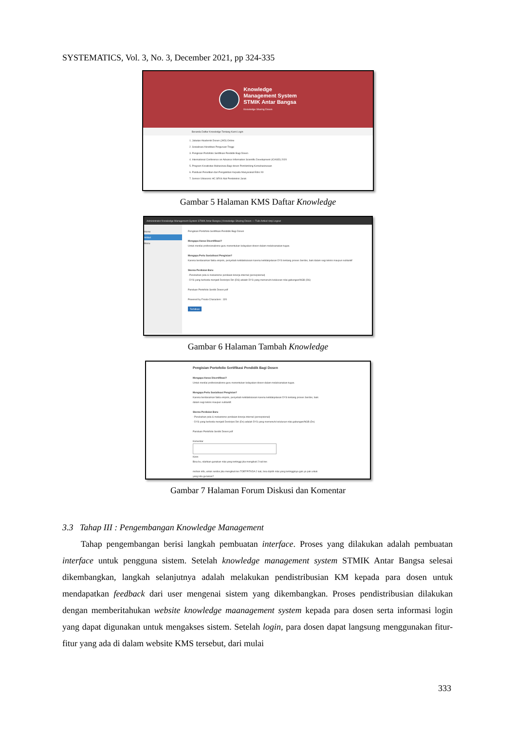SYSTEMATICS, Vol. 3, No. 3, December 2021, pp 324-335
Knowledge
Management System
STMIK Antar Bangsa
Knowledge Sharing Dosen
Beranda Daftar Knowledge Tentang Kami Login
1. Jabatan Akademik Dosen (JAD) Online
2. Sosialisasi Akreditasi Perguruan Tinggi
3. Pengisian Portofolio Sertifikasi Pendidik Bagi Dosen
4. International Conference on Advance Information Scientific Development (ICAISD) 2020
5. Program Kreativitas Mahasiswa Bagi dosen Pembimbing Kemahasiswaan
6. Panduan Penelitian dan Pengabdian Kepada Masyarakat Edisi XII
7. Sensor Ultrasonic HC SR04 Alat Pendeteksi Jarak
Gambar 5 Halaman KMS Daftar Knowledge
Administrator Knowledge Management System STMIK Antar Bangsa | Knowledge Sharing Dosen — Tulis Artikel rizqi Logout
Home
Artikel
Menu
Pengisian Portofolio Sertifikasi Pendidik Bagi Dosen
Mengapa Harus Disertifikasi?
Untuk menilai profesionalisme guru menentukan kelayakan dosen dalam melaksanakan tugas.
Mengapa Perlu Sosialisasi Pengisian?
Karena berdasarkan fakta empiris, penyebab ketidaklulusan karena ketidakjelasan DYS tentang proses Serdos, baik dalam segi teknis maupun subtantif
Skema Penilaian Baru
- Perubahan pola & mekanisme penilaian kinerja internal (persepsional)
- DYS yang berbeda menjadi Deskripsi Diri (DS) adalah DYS yang memenuhi kelulusan nilai gabungan/NGB (DS)
Panduan Portofolio Serdik Dosen.pdf
Powered by Froala Characters : 320
Terbitkan
Gambar 6 Halaman Tambah Knowledge
Pengisian Portofolio Sertifikasi Pendidik Bagi Dosen
Mengapa Harus Disertifikasi?
Untuk menilai profesionalisme guru menentukan kelayakan dosen dalam melaksanakan tugas.
Mengapa Perlu Sosialisasi Pengisian?
Karena berdasarkan fakta empiris, penyebab ketidaklulusan karena ketidakjelasan DYS tentang proses Serdos, baik dalam segi teknis maupun subtantif.
Skema Penilaian Baru
- Perubahan pola & mekanisme penilaian kinerja internal (persepsional)
- DYS yang berbeda menjadi Deskripsi Diri (Ds) adalah DYS yang memenuhi kelulusan nilai gabungan/NGB (Ds)
Panduan Portofolio Serdik Dosen.pdf
Komentar
Kirim
Bisa bu, silahkan gunakan nilai yang tertinggi jika mengikuti 2 kali tes
mohon info, untuk serdos jika mengikuti tes TOEFP/TKDA 2 kali, bisa dipilih nilai yang tertingginya gak ya pak untuk yang kita gunakan?
Gambar 7 Halaman Forum Diskusi dan Komentar
3.3 Tahap III : Pengembangan Knowledge Management
Tahap pengembangan berisi langkah pembuatan interface. Proses yang dilakukan adalah pembuatan interface untuk pengguna sistem. Setelah knowledge management system STMIK Antar Bangsa selesai dikembangkan, langkah selanjutnya adalah melakukan pendistribusian KM kepada para dosen untuk mendapatkan feedback dari user mengenai sistem yang dikembangkan. Proses pendistribusian dilakukan dengan memberitahukan website knowledge maanagement system kepada para dosen serta informasi login yang dapat digunakan untuk mengakses sistem. Setelah login, para dosen dapat langsung menggunakan fitur-fitur yang ada di dalam website KMS tersebut, dari mulai
333